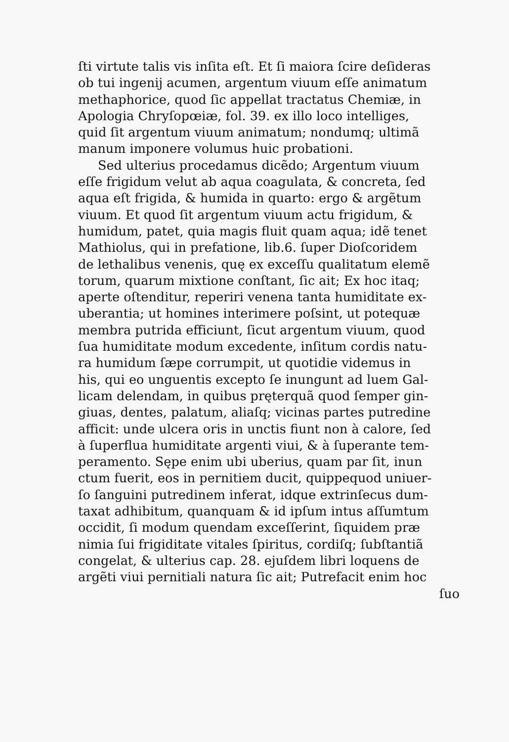ſti virtute talis vis inſita eſt. Et ſi maiora ſcire deſideras
ob tui ingenij acumen, argentum viuum eſſe animatum
methaphorice, quod ſic appellat tractatus Chemiæ, in
Apologia Chryſopœiæ, fol. 39. ex illo loco intelliges,
quid ſit argentum viuum animatum; nondumq; ultimã
manum imponere volumus huic probationi.
Sed ulterius procedamus dicẽdo; Argentum viuum
eſſe frigidum velut ab aqua coagulata, & concreta, ſed
aqua eſt frigida, & humida in quarto: ergo & argẽtum
viuum. Et quod ſit argentum viuum actu frigidum, &
humidum, patet, quia magis fluit quam aqua; idẽ tenet
Mathiolus, qui in prefatione, lib.6. ſuper Dioſcoridem
de lethalibus venenis, quę ex exceſſu qualitatum elemẽ
torum, quarum mixtione conſtant, ſic ait; Ex hoc itaq;
aperte oſtenditur, reperiri venena tanta humiditate ex-
uberantia; ut homines interimere poſsint, ut potequæ
membra putrida efficiunt, ſicut argentum viuum, quod
ſua humiditate modum excedente, inſitum cordis natu-
ra humidum ſæpe corrumpit, ut quotidie videmus in
his, qui eo unguentis excepto ſe inungunt ad luem Gal-
licam delendam, in quibus pręterquã quod ſemper gin-
giuas, dentes, palatum, aliaſq; vicinas partes putredine
afficit: unde ulcera oris in unctis fiunt non à calore, ſed
à ſuperflua humiditate argenti viui, & à ſuperante tem-
peramento. Sępe enim ubi uberius, quam par ſit, inun
ctum fuerit, eos in pernitiem ducit, quippequod uniuer-
ſo ſanguini putredinem inferat, idque extrinſecus dum-
taxat adhibitum, quanquam & id ipſum intus aſſumtum
occidit, ſi modum quendam exceſſerint, ſiquidem præ
nimia ſui frigiditate vitales ſpiritus, cordiſq; ſubſtantiã
congelat, & ulterius cap. 28. ejuſdem libri loquens de
argẽti viui pernitiali natura ſic ait; Putrefacit enim hoc
ſuo